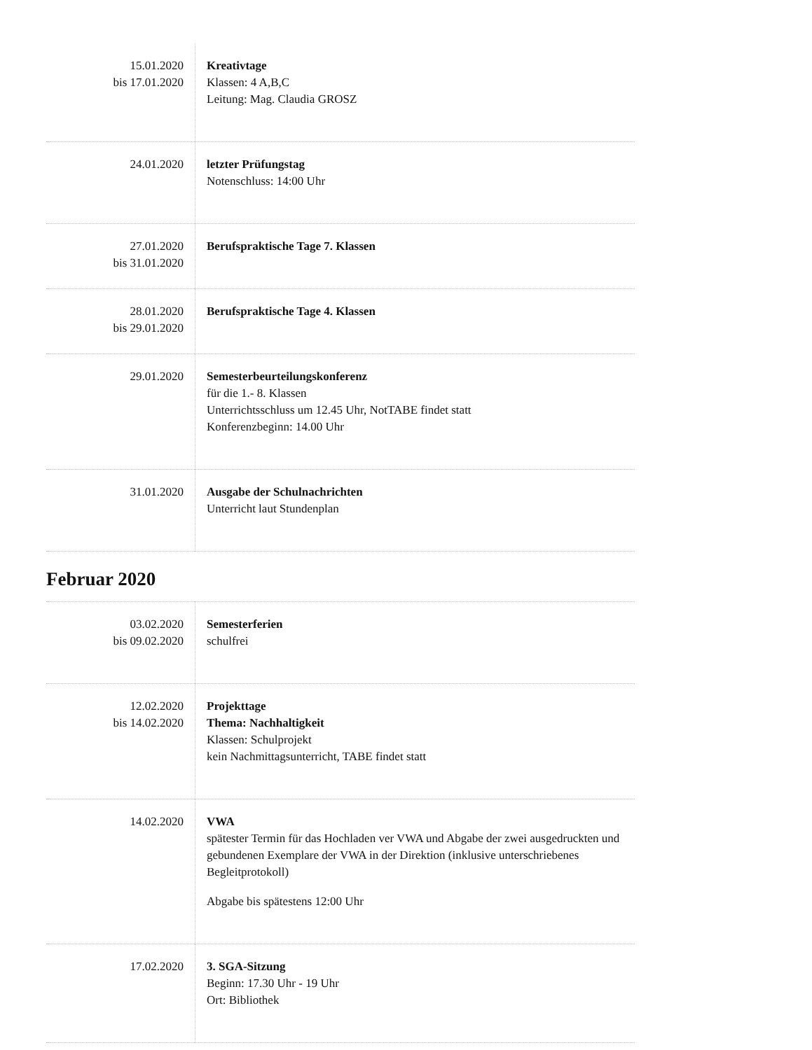| 15.01.2020 bis 17.01.2020 | Kreativtage Klassen: 4 A,B,C Leitung: Mag. Claudia GROSZ |
| 24.01.2020 | letzter Prüfungstag Notenschluss: 14:00 Uhr |
| 27.01.2020 bis 31.01.2020 | Berufspraktische Tage 7. Klassen |
| 28.01.2020 bis 29.01.2020 | Berufspraktische Tage 4. Klassen |
| 29.01.2020 | Semesterbeurteilungskonferenz für die 1.- 8. Klassen Unterrichtsschluss um 12.45 Uhr, NotTABE findet statt Konferenzbeginn: 14.00 Uhr |
| 31.01.2020 | Ausgabe der Schulnachrichten Unterricht laut Stundenplan |
Februar 2020
| 03.02.2020 bis 09.02.2020 | Semesterferien schulfrei |
| 12.02.2020 bis 14.02.2020 | Projekttage Thema: Nachhaltigkeit Klassen: Schulprojekt kein Nachmittagsunterricht, TABE findet statt |
| 14.02.2020 | VWA spätester Termin für das Hochladen ver VWA und Abgabe der zwei ausgedruckten und gebundenen Exemplare der VWA in der Direktion (inklusive unterschriebenes Begleitprotokoll) Abgabe bis spätestens 12:00 Uhr |
| 17.02.2020 | 3. SGA-Sitzung Beginn: 17.30 Uhr - 19 Uhr Ort: Bibliothek |